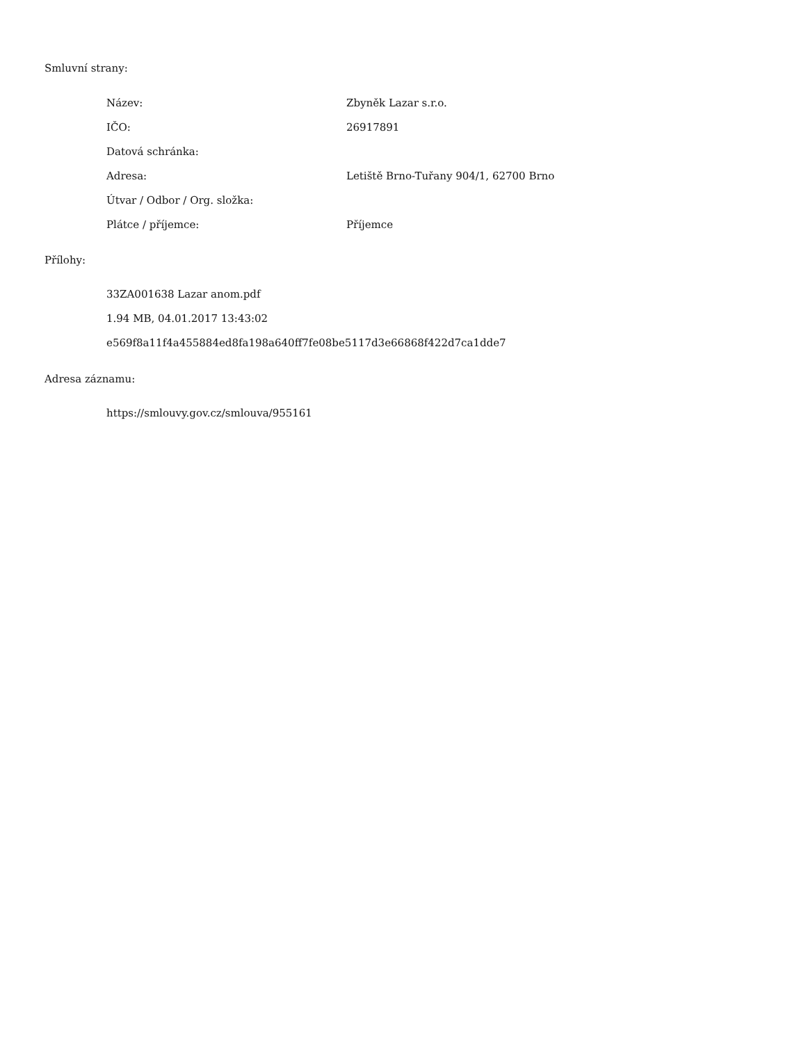Smluvní strany:
| Název: | Zbyněk Lazar s.r.o. |
| IČO: | 26917891 |
| Datová schránka: | |
| Adresa: | Letiště Brno-Tuřany 904/1, 62700 Brno |
| Útvar / Odbor / Org. složka: | |
| Plátce / příjemce: | Příjemce |
Přílohy:
33ZA001638 Lazar anom.pdf
1.94 MB, 04.01.2017 13:43:02
e569f8a11f4a455884ed8fa198a640ff7fe08be5117d3e66868f422d7ca1dde7
Adresa záznamu:
https://smlouvy.gov.cz/smlouva/955161